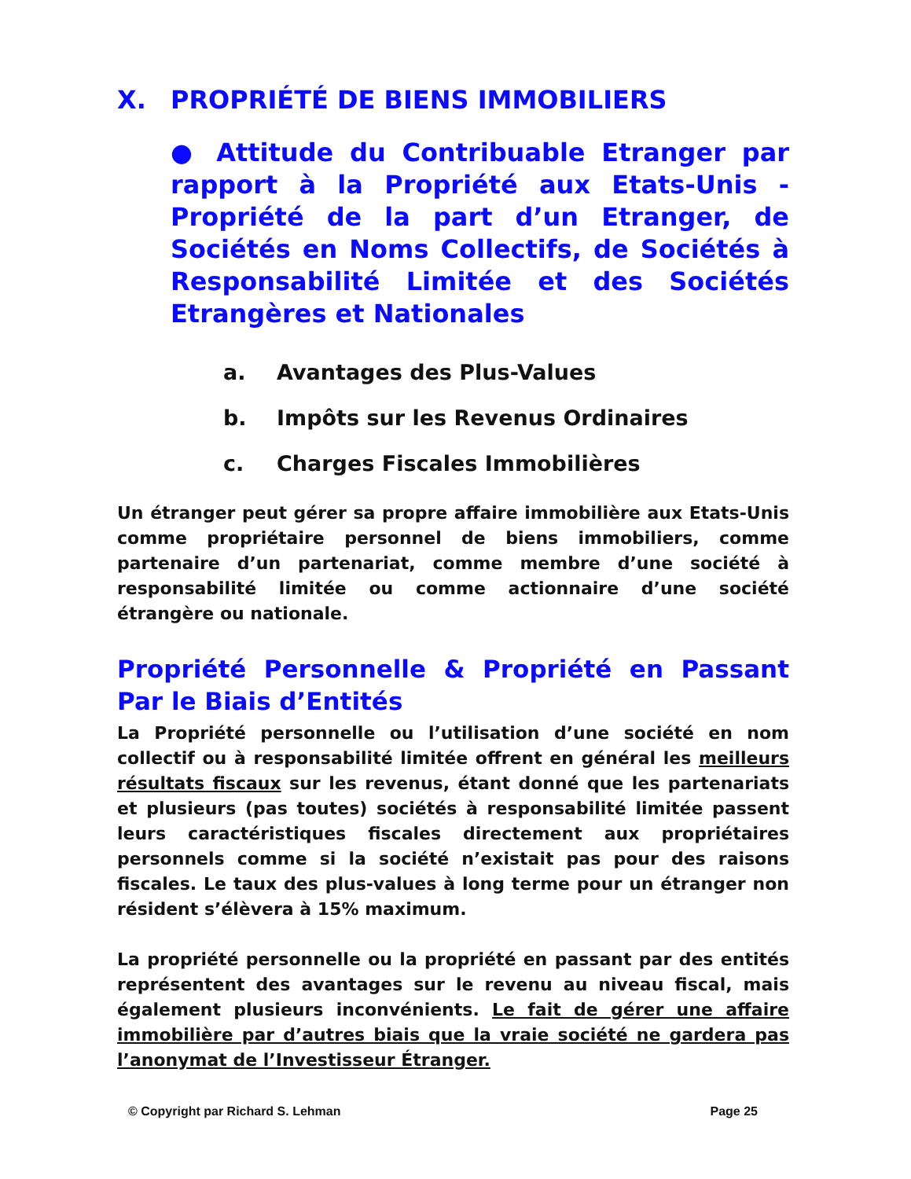X. PROPRIÉTÉ DE BIENS IMMOBILIERS
● Attitude du Contribuable Etranger par rapport à la Propriété aux Etats-Unis - Propriété de la part d’un Etranger, de Sociétés en Noms Collectifs, de Sociétés à Responsabilité Limitée et des Sociétés Etrangères et Nationales
a. Avantages des Plus-Values
b. Impôts sur les Revenus Ordinaires
c. Charges Fiscales Immobilières
Un étranger peut gérer sa propre affaire immobilière aux Etats-Unis comme propriétaire personnel de biens immobiliers, comme partenaire d’un partenariat, comme membre d’une société à responsabilité limitée ou comme actionnaire d’une société étrangère ou nationale.
Propriété Personnelle & Propriété en Passant Par le Biais d’Entités
La Propriété personnelle ou l’utilisation d’une société en nom collectif ou à responsabilité limitée offrent en général les meilleurs résultats fiscaux sur les revenus, étant donné que les partenariats et plusieurs (pas toutes) sociétés à responsabilité limitée passent leurs caractéristiques fiscales directement aux propriétaires personnels comme si la société n’existait pas pour des raisons fiscales. Le taux des plus-values à long terme pour un étranger non résident s’élèvera à 15% maximum.
La propriété personnelle ou la propriété en passant par des entités représentent des avantages sur le revenu au niveau fiscal, mais également plusieurs inconvénients. Le fait de gérer une affaire immobilière par d’autres biais que la vraie société ne gardera pas l’anonymat de l’Investisseur Étranger.
© Copyright par Richard S. Lehman Page 25